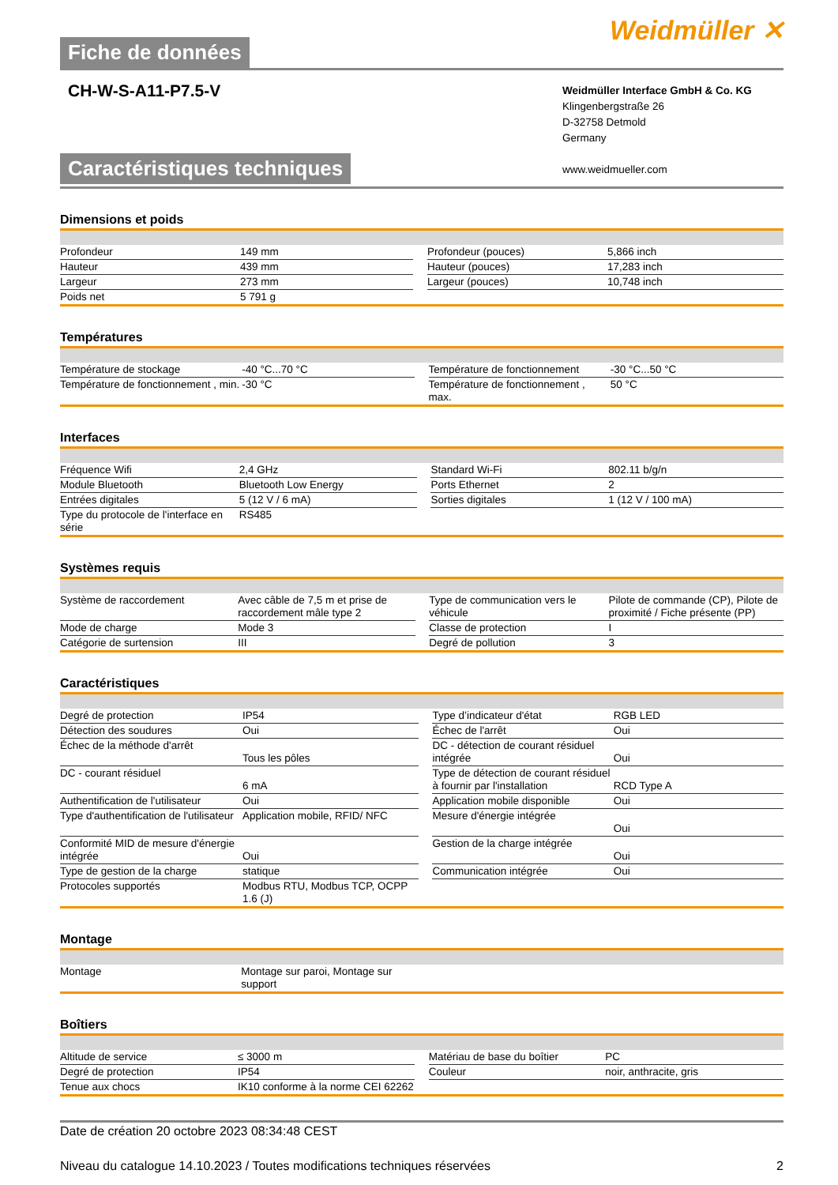Fiche de données
Weidmüller ✕
CH-W-S-A11-P7.5-V
Weidmüller Interface GmbH & Co. KG
Klingenbergstraße 26
D-32758 Detmold
Germany
www.weidmueller.com
Caractéristiques techniques
Dimensions et poids
| Profondeur | 149 mm | | Profondeur (pouces) | 5,866 inch |
| Hauteur | 439 mm | | Hauteur (pouces) | 17,283 inch |
| Largeur | 273 mm | | Largeur (pouces) | 10,748 inch |
| Poids net | 5 791 g | | | |
Températures
| Température de stockage | -40 °C...70 °C | | Température de fonctionnement | -30 °C...50 °C |
| Température de fonctionnement , min. | -30 °C | | Température de fonctionnement , max. | 50 °C |
Interfaces
| Fréquence Wifi | 2,4 GHz | | Standard Wi-Fi | 802.11 b/g/n |
| Module Bluetooth | Bluetooth Low Energy | | Ports Ethernet | 2 |
| Entrées digitales | 5 (12 V / 6 mA) | | Sorties digitales | 1 (12 V / 100 mA) |
| Type du protocole de l'interface en série | RS485 | | | |
Systèmes requis
| Système de raccordement | Avec câble de 7,5 m et prise de raccordement mâle type 2 | | Type de communication vers le véhicule | Pilote de commande (CP), Pilote de proximité / Fiche présente (PP) |
| Mode de charge | Mode 3 | | Classe de protection | I |
| Catégorie de surtension | III | | Degré de pollution | 3 |
Caractéristiques
| Degré de protection | IP54 | | Type d’indicateur d'état | RGB LED |
| Détection des soudures | Oui | | Échec de l'arrêt | Oui |
| Échec de la méthode d'arrêt | Tous les pôles | | DC - détection de courant résiduel intégrée | Oui |
| DC - courant résiduel | 6 mA | | Type de détection de courant résiduel à fournir par l'installation | RCD Type A |
| Authentification de l'utilisateur | Oui | | Application mobile disponible | Oui |
| Type d'authentification de l'utilisateur | Application mobile, RFID/ NFC | | Mesure d'énergie intégrée | Oui |
| Conformité MID de mesure d'énergie intégrée | Oui | | Gestion de la charge intégrée | Oui |
| Type de gestion de la charge | statique | | Communication intégrée | Oui |
| Protocoles supportés | Modbus RTU, Modbus TCP, OCPP 1.6 (J) | | | |
Montage
| Montage | Montage sur paroi, Montage sur support | | | |
Boîtiers
| Altitude de service | ≤ 3000 m | | Matériau de base du boîtier | PC |
| Degré de protection | IP54 | | Couleur | noir, anthracite, gris |
| Tenue aux chocs | IK10 conforme à la norme CEI 62262 | | | |
Date de création 20 octobre 2023 08:34:48 CEST
Niveau du catalogue 14.10.2023 / Toutes modifications techniques réservées 2